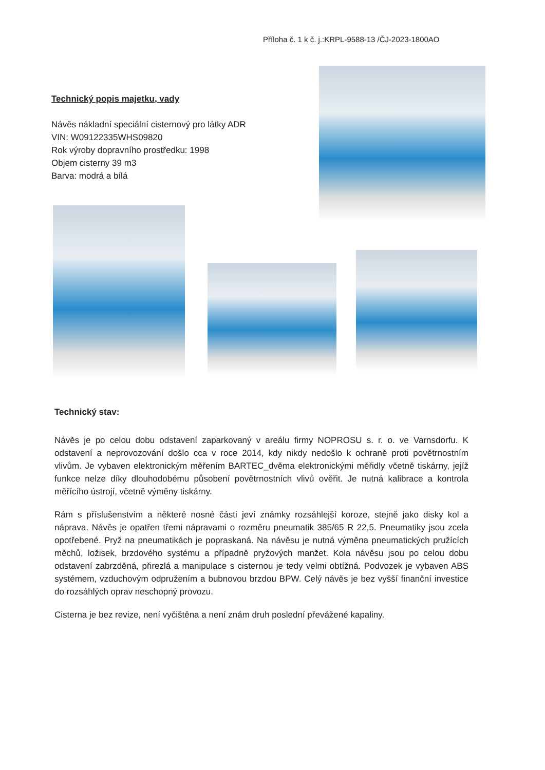Příloha č. 1 k č. j.:KRPL-9588-13 /ČJ-2023-1800AO
Technický popis majetku, vady
Návěs nákladní speciální cisternový pro látky ADR
VIN: W09122335WHS09820
Rok výroby dopravního prostředku: 1998
Objem cisterny 39 m3
Barva: modrá a bílá
Technický stav:
Návěs je po celou dobu odstavení zaparkovaný v areálu firmy NOPROSU s. r. o. ve Varnsdorfu. K odstavení a neprovozování došlo cca v roce 2014, kdy nikdy nedošlo k ochraně proti povětrnostním vlivům. Je vybaven elektronickým měřením BARTEC_dvěma elektronickými měřidly včetně tiskárny, jejíž funkce nelze díky dlouhodobému působení povětrnostních vlivů ověřit. Je nutná kalibrace a kontrola měřícího ústrojí, včetně výměny tiskárny.
Rám s příslušenstvím a některé nosné části jeví známky rozsáhlejší koroze, stejně jako disky kol a náprava. Návěs je opatřen třemi nápravami o rozměru pneumatik 385/65 R 22,5. Pneumatiky jsou zcela opotřebené. Pryž na pneumatikách je popraskaná. Na návěsu je nutná výměna pneumatických pružících měchů, ložisek, brzdového systému a případně pryžových manžet. Kola návěsu jsou po celou dobu odstavení zabrzděná, přirezlá a manipulace s cisternou je tedy velmi obtížná. Podvozek je vybaven ABS systémem, vzduchovým odpružením a bubnovou brzdou BPW. Celý návěs je bez vyšší finanční investice do rozsáhlých oprav neschopný provozu.
Cisterna je bez revize, není vyčištěna a není znám druh poslední převážené kapaliny.